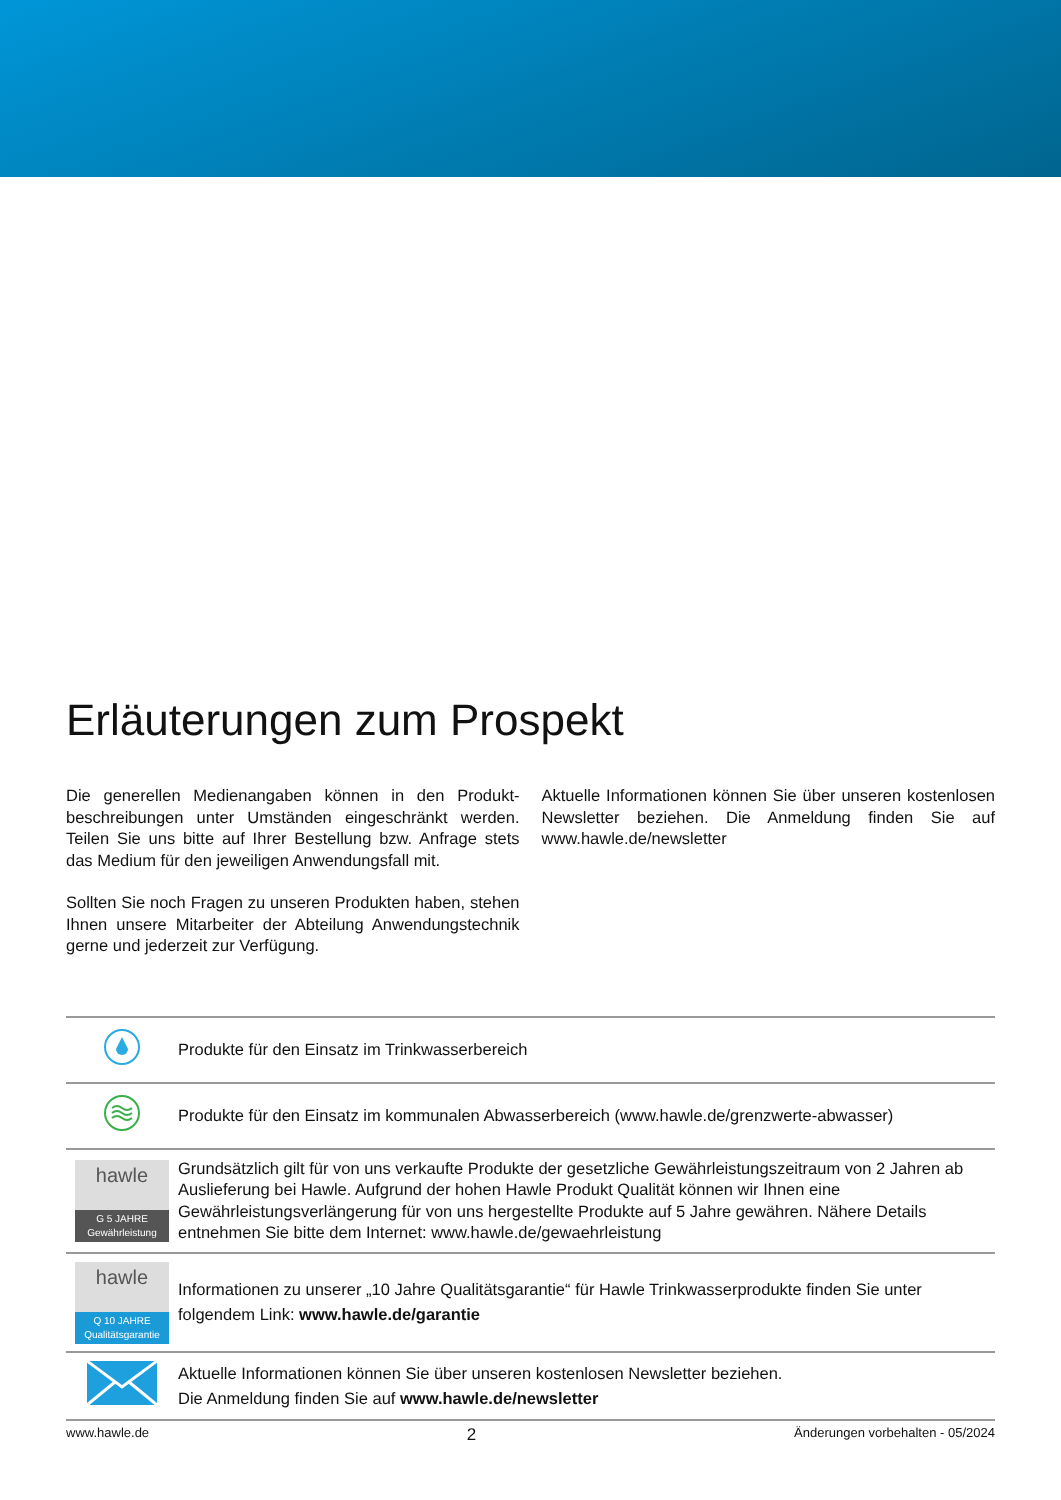Erläuterungen zum Prospekt
Die generellen Medienangaben können in den Produkt­beschreibungen unter Umständen eingeschränkt werden. Teilen Sie uns bitte auf Ihrer Bestellung bzw. Anfrage stets das Medium für den jeweiligen Anwendungsfall mit.
Sollten Sie noch Fragen zu unseren Produkten haben, stehen Ihnen unsere Mitarbeiter der Abteilung Anwen­dungstechnik gerne und jederzeit zur Verfügung.
Aktuelle Informationen können Sie über unseren kosten­losen Newsletter beziehen. Die Anmeldung finden Sie auf www.hawle.de/newsletter
| | Produkte für den Einsatz im Trinkwasserbereich |
| | Produkte für den Einsatz im kommunalen Abwasserbereich (www.hawle.de/grenzwerte-abwasser) |
| hawle G 5 JAHRE Gewährleistung | Grundsätzlich gilt für von uns verkaufte Produkte der gesetzliche Gewährleistungszeitraum von 2 Jahren ab Auslieferung bei Hawle. Aufgrund der hohen Hawle Produkt Qualität können wir Ihnen eine Gewährleistungsverlängerung für von uns hergestellte Produkte auf 5 Jahre gewähren. Nähere Details entnehmen Sie bitte dem Internet: www.hawle.de/gewaehrleistung |
| hawle Q 10 JAHRE Qualitätsgarantie | Informationen zu unserer „10 Jahre Qualitätsgarantie“ für Hawle Trinkwasserprodukte finden Sie unter folgendem Link: www.hawle.de/garantie |
| | Aktuelle Informationen können Sie über unseren kostenlosen Newsletter beziehen. Die Anmeldung finden Sie auf www.hawle.de/newsletter |
www.hawle.de 2 Änderungen vorbehalten - 05/2024